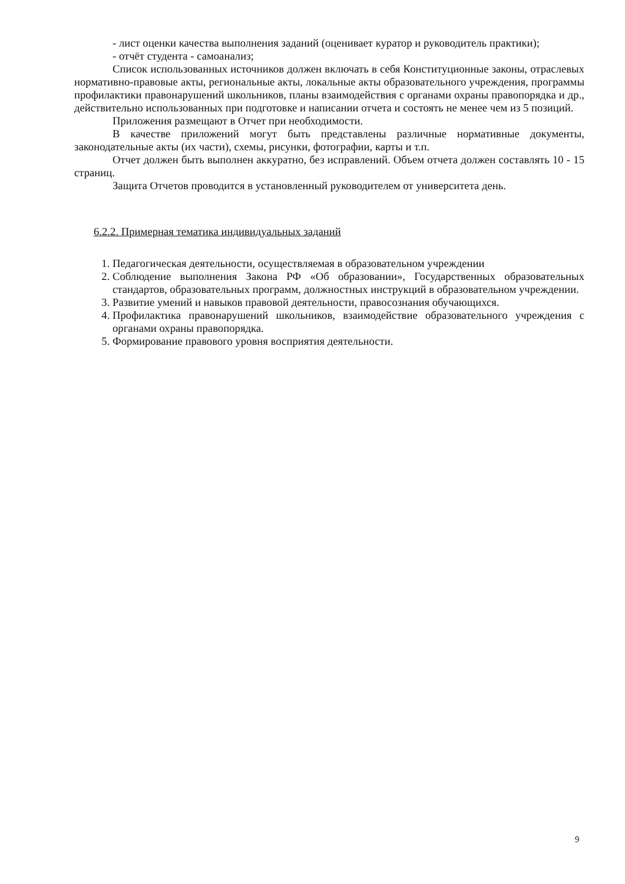- лист оценки качества выполнения заданий (оценивает куратор и руководитель практики);
- отчёт студента - самоанализ;
Список использованных источников должен включать в себя Конституционные законы, отраслевых нормативно-правовые акты, региональные акты, локальные акты образовательного учреждения, программы профилактики правонарушений школьников, планы взаимодействия с органами охраны правопорядка и др., действительно использованных при подготовке и написании отчета и состоять не менее чем из 5 позиций.
Приложения размещают в Отчет при необходимости.
В качестве приложений могут быть представлены различные нормативные документы, законодательные акты (их части), схемы, рисунки, фотографии, карты и т.п.
Отчет должен быть выполнен аккуратно, без исправлений. Объем отчета должен составлять 10 - 15 страниц.
Защита Отчетов проводится в установленный руководителем от университета день.
6.2.2. Примерная тематика индивидуальных заданий
1. Педагогическая деятельности, осуществляемая в образовательном учреждении
2. Соблюдение выполнения Закона РФ «Об образовании», Государственных образовательных стандартов, образовательных программ, должностных инструкций в образовательном учреждении.
3. Развитие умений и навыков правовой деятельности, правосознания обучающихся.
4. Профилактика правонарушений школьников, взаимодействие образовательного учреждения с органами охраны правопорядка.
5. Формирование правового уровня восприятия деятельности.
9